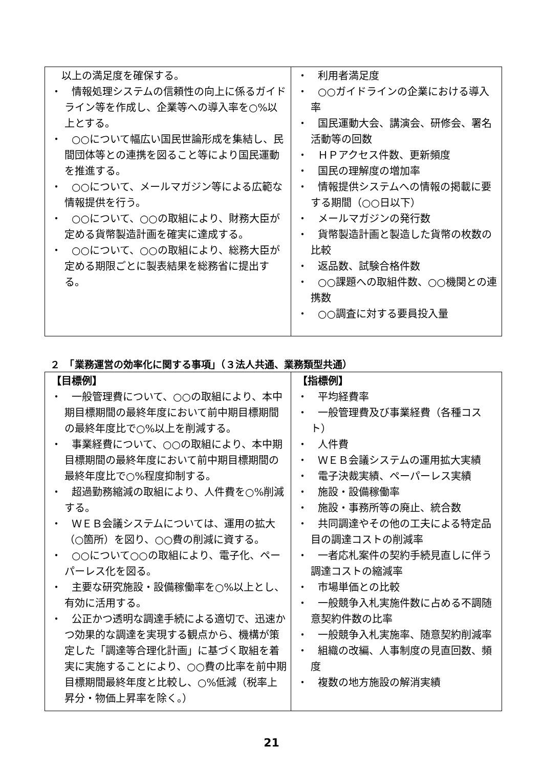| 以上の満足度を確保する。 ・ 情報処理システムの信頼性の向上に係るガイドライン等を作成し、企業等への導入率を○%以上とする。 ・ ○○について幅広い国民世論形成を集結し、民間団体等との連携を図ること等により国民運動を推進する。 ・ ○○について、メールマガジン等による広範な情報提供を行う。 ・ ○○について、○○の取組により、財務大臣が定める貨幣製造計画を確実に達成する。 ・ ○○について、○○の取組により、総務大臣が定める期限ごとに製表結果を総務省に提出する。 | ・ 利用者満足度 ・ ○○ガイドラインの企業における導入率 ・ 国民運動大会、講演会、研修会、署名活動等の回数 ・ ＨＰアクセス件数、更新頻度 ・ 国民の理解度の増加率 ・ 情報提供システムへの情報の掲載に要する期間（○○日以下） ・ メールマガジンの発行数 ・ 貨幣製造計画と製造した貨幣の枚数の比較 ・ 返品数、試験合格件数 ・ ○○課題への取組件数、○○機関との連携数 ・ ○○調査に対する要員投入量 |
２　「業務運営の効率化に関する事項」（３法人共通、業務類型共通）
| 【目標例】 ・ 一般管理費について、○○の取組により、本中期目標期間の最終年度において前中期目標期間の最終年度比で○%以上を削減する。 ・ 事業経費について、○○の取組により、本中期目標期間の最終年度において前中期目標期間の最終年度比で○%程度抑制する。 ・ 超過勤務縮減の取組により、人件費を○%削減する。 ・ ＷＥＢ会議システムについては、運用の拡大（○箇所）を図り、○○費の削減に資する。 ・ ○○について○○の取組により、電子化、ペーパーレス化を図る。 ・ 主要な研究施設・設備稼働率を○%以上とし、有効に活用する。 ・ 公正かつ透明な調達手続による適切で、迅速かつ効果的な調達を実現する観点から、機構が策定した「調達等合理化計画」に基づく取組を着実に実施することにより、○○費の比率を前中期目標期間最終年度と比較し、○%低減（税率上昇分・物価上昇率を除く。） | 【指標例】 ・ 平均経費率 ・ 一般管理費及び事業経費（各種コスト） ・ 人件費 ・ ＷＥＢ会議システムの運用拡大実績 ・ 電子決裁実績、ペーパーレス実績 ・ 施設・設備稼働率 ・ 施設・事務所等の廃止、統合数 ・ 共同調達やその他の工夫による特定品目の調達コストの削減率 ・ 一者応札案件の契約手続見直しに伴う調達コストの縮減率 ・ 市場単価との比較 ・ 一般競争入札実施件数に占める不調随意契約件数の比率 ・ 一般競争入札実施率、随意契約削減率 ・ 組織の改編、人事制度の見直回数、頻度 ・ 複数の地方施設の解消実績 |
21